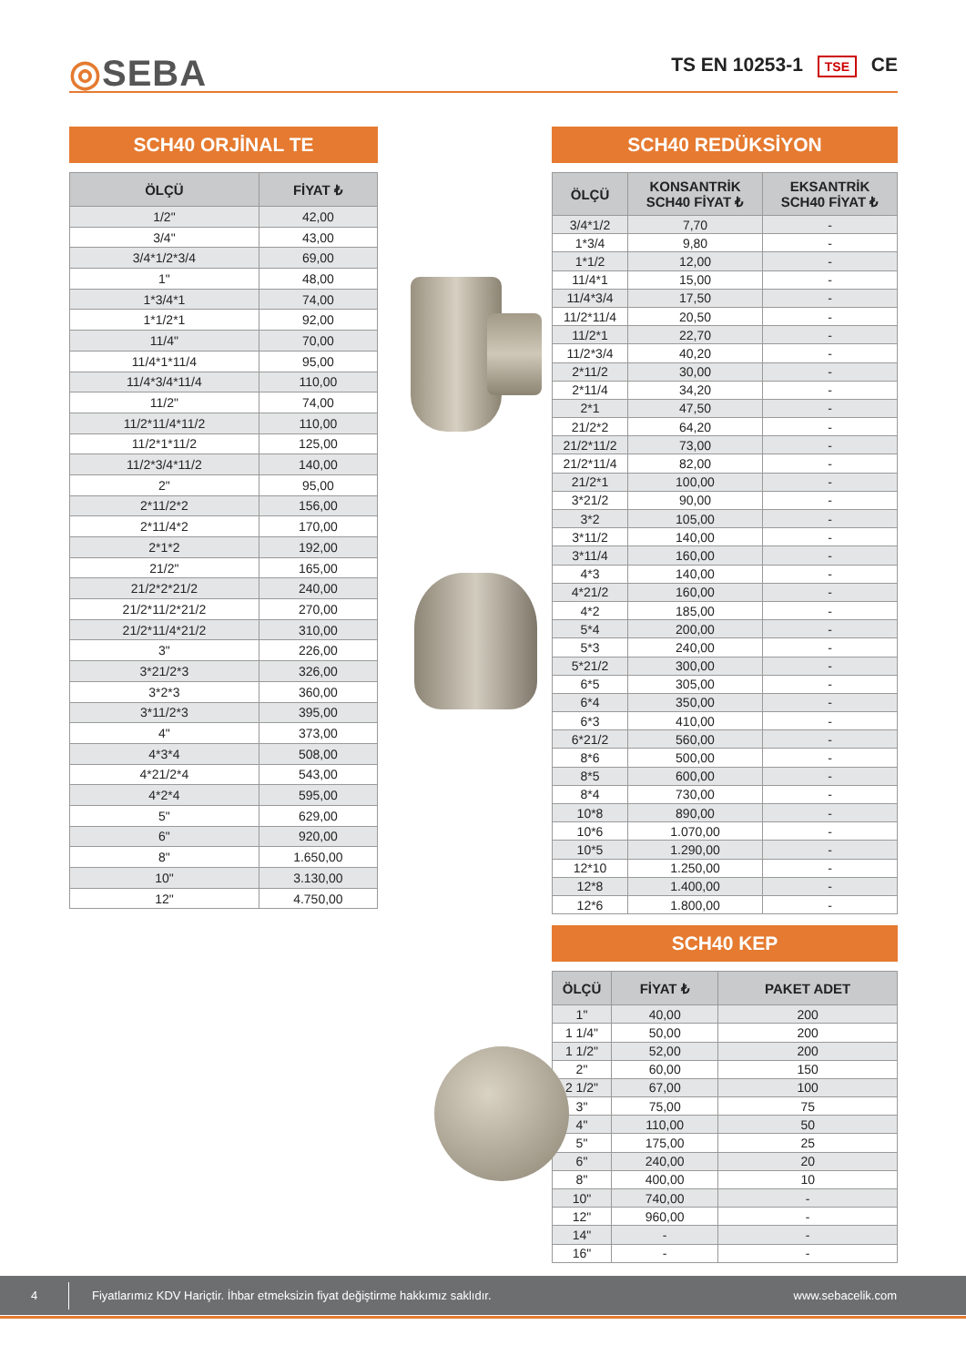◎SEBA TS EN 10253-1 TSE CE
SCH40 ORJİNAL TE
| ÖLÇÜ | FİYAT ₺ |
| --- | --- |
| 1/2" | 42,00 |
| 3/4" | 43,00 |
| 3/4*1/2*3/4 | 69,00 |
| 1" | 48,00 |
| 1*3/4*1 | 74,00 |
| 1*1/2*1 | 92,00 |
| 11/4" | 70,00 |
| 11/4*1*11/4 | 95,00 |
| 11/4*3/4*11/4 | 110,00 |
| 11/2" | 74,00 |
| 11/2*11/4*11/2 | 110,00 |
| 11/2*1*11/2 | 125,00 |
| 11/2*3/4*11/2 | 140,00 |
| 2" | 95,00 |
| 2*11/2*2 | 156,00 |
| 2*11/4*2 | 170,00 |
| 2*1*2 | 192,00 |
| 21/2" | 165,00 |
| 21/2*2*21/2 | 240,00 |
| 21/2*11/2*21/2 | 270,00 |
| 21/2*11/4*21/2 | 310,00 |
| 3" | 226,00 |
| 3*21/2*3 | 326,00 |
| 3*2*3 | 360,00 |
| 3*11/2*3 | 395,00 |
| 4" | 373,00 |
| 4*3*4 | 508,00 |
| 4*21/2*4 | 543,00 |
| 4*2*4 | 595,00 |
| 5" | 629,00 |
| 6" | 920,00 |
| 8" | 1.650,00 |
| 10" | 3.130,00 |
| 12" | 4.750,00 |
SCH40 REDÜKSİYON
| ÖLÇÜ | KONSANTRİK SCH40 FİYAT ₺ | EKSANTRİK SCH40 FİYAT ₺ |
| --- | --- | --- |
| 3/4*1/2 | 7,70 | - |
| 1*3/4 | 9,80 | - |
| 1*1/2 | 12,00 | - |
| 11/4*1 | 15,00 | - |
| 11/4*3/4 | 17,50 | - |
| 11/2*11/4 | 20,50 | - |
| 11/2*1 | 22,70 | - |
| 11/2*3/4 | 40,20 | - |
| 2*11/2 | 30,00 | - |
| 2*11/4 | 34,20 | - |
| 2*1 | 47,50 | - |
| 21/2*2 | 64,20 | - |
| 21/2*11/2 | 73,00 | - |
| 21/2*11/4 | 82,00 | - |
| 21/2*1 | 100,00 | - |
| 3*21/2 | 90,00 | - |
| 3*2 | 105,00 | - |
| 3*11/2 | 140,00 | - |
| 3*11/4 | 160,00 | - |
| 4*3 | 140,00 | - |
| 4*21/2 | 160,00 | - |
| 4*2 | 185,00 | - |
| 5*4 | 200,00 | - |
| 5*3 | 240,00 | - |
| 5*21/2 | 300,00 | - |
| 6*5 | 305,00 | - |
| 6*4 | 350,00 | - |
| 6*3 | 410,00 | - |
| 6*21/2 | 560,00 | - |
| 8*6 | 500,00 | - |
| 8*5 | 600,00 | - |
| 8*4 | 730,00 | - |
| 10*8 | 890,00 | - |
| 10*6 | 1.070,00 | - |
| 10*5 | 1.290,00 | - |
| 12*10 | 1.250,00 | - |
| 12*8 | 1.400,00 | - |
| 12*6 | 1.800,00 | - |
SCH40 KEP
| ÖLÇÜ | FİYAT ₺ | PAKET ADET |
| --- | --- | --- |
| 1" | 40,00 | 200 |
| 1 1/4" | 50,00 | 200 |
| 1 1/2" | 52,00 | 200 |
| 2" | 60,00 | 150 |
| 2 1/2" | 67,00 | 100 |
| 3" | 75,00 | 75 |
| 4" | 110,00 | 50 |
| 5" | 175,00 | 25 |
| 6" | 240,00 | 20 |
| 8" | 400,00 | 10 |
| 10" | 740,00 | - |
| 12" | 960,00 | - |
| 14" | - | - |
| 16" | - | - |
4 Fiyatlarımız KDV Hariçtir. İhbar etmeksizin fiyat değiştirme hakkımız saklıdır. www.sebacelik.com